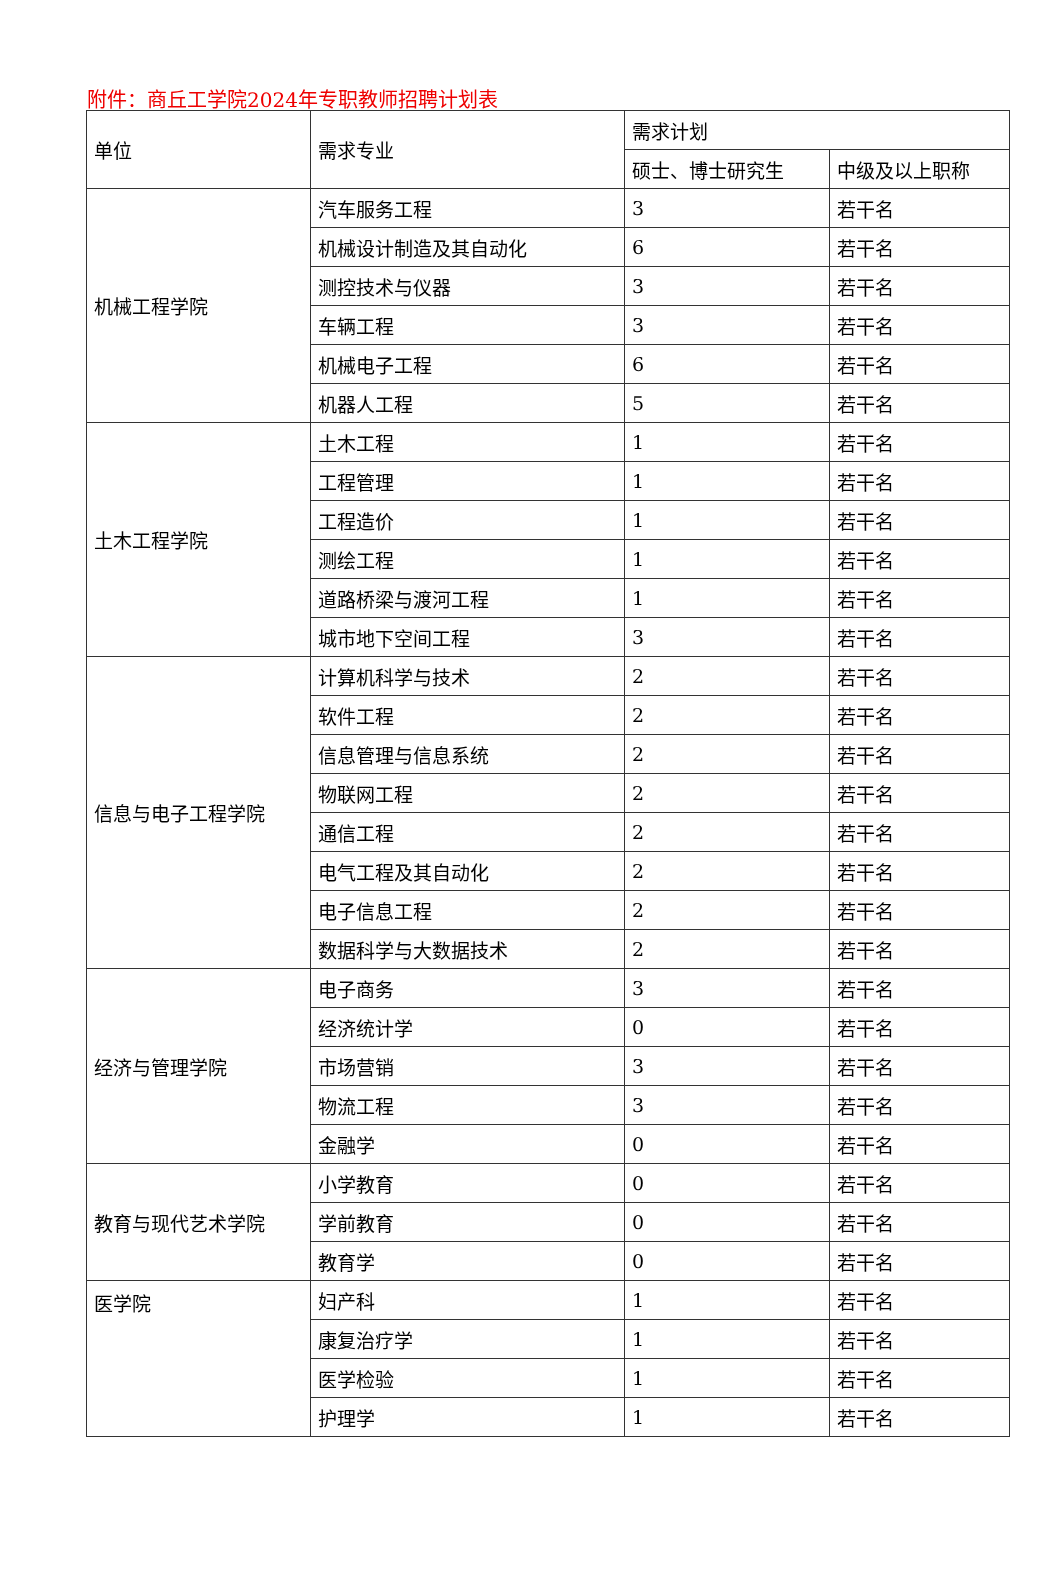附件：商丘工学院2024年专职教师招聘计划表
| 单位 | 需求专业 | 需求计划 | |
| --- | --- | --- | --- |
| | | 硕士、博士研究生 | 中级及以上职称 |
| 机械工程学院 | 汽车服务工程 | 3 | 若干名 |
| | 机械设计制造及其自动化 | 6 | 若干名 |
| | 测控技术与仪器 | 3 | 若干名 |
| | 车辆工程 | 3 | 若干名 |
| | 机械电子工程 | 6 | 若干名 |
| | 机器人工程 | 5 | 若干名 |
| 土木工程学院 | 土木工程 | 1 | 若干名 |
| | 工程管理 | 1 | 若干名 |
| | 工程造价 | 1 | 若干名 |
| | 测绘工程 | 1 | 若干名 |
| | 道路桥梁与渡河工程 | 1 | 若干名 |
| | 城市地下空间工程 | 3 | 若干名 |
| 信息与电子工程学院 | 计算机科学与技术 | 2 | 若干名 |
| | 软件工程 | 2 | 若干名 |
| | 信息管理与信息系统 | 2 | 若干名 |
| | 物联网工程 | 2 | 若干名 |
| | 通信工程 | 2 | 若干名 |
| | 电气工程及其自动化 | 2 | 若干名 |
| | 电子信息工程 | 2 | 若干名 |
| | 数据科学与大数据技术 | 2 | 若干名 |
| 经济与管理学院 | 电子商务 | 3 | 若干名 |
| | 经济统计学 | 0 | 若干名 |
| | 市场营销 | 3 | 若干名 |
| | 物流工程 | 3 | 若干名 |
| | 金融学 | 0 | 若干名 |
| 教育与现代艺术学院 | 小学教育 | 0 | 若干名 |
| | 学前教育 | 0 | 若干名 |
| | 教育学 | 0 | 若干名 |
| 医学院 | 妇产科 | 1 | 若干名 |
| | 康复治疗学 | 1 | 若干名 |
| | 医学检验 | 1 | 若干名 |
| | 护理学 | 1 | 若干名 |